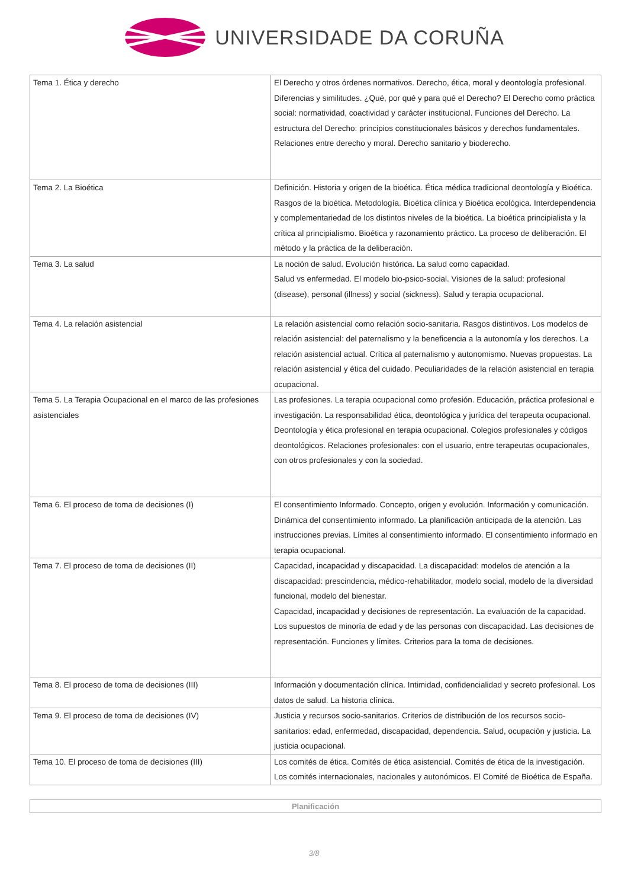UNIVERSIDADE DA CORUÑA
| Tema 1. Ética y derecho | El Derecho y otros órdenes normativos. Derecho, ética, moral y deontología profesional. Diferencias y similitudes. ¿Qué, por qué y para qué el Derecho? El Derecho como práctica social: normatividad, coactividad y carácter institucional. Funciones del Derecho. La estructura del Derecho: principios constitucionales básicos y derechos fundamentales. Relaciones entre derecho y moral. Derecho sanitario y bioderecho. |
| Tema 2. La Bioética | Definición. Historia y origen de la bioética. Ética médica tradicional deontología y Bioética. Rasgos de la bioética. Metodología. Bioética clínica y Bioética ecológica. Interdependencia y complementariedad de los distintos niveles de la bioética. La bioética principialista y la crítica al principialismo. Bioética y razonamiento práctico. La proceso de deliberación. El método y la práctica de la deliberación. |
| Tema 3. La salud | La noción de salud. Evolución histórica. La salud como capacidad. Salud vs enfermedad. El modelo bio-psico-social. Visiones de la salud: profesional (disease), personal (illness) y social (sickness). Salud y terapia ocupacional. |
| Tema 4. La relación asistencial | La relación asistencial como relación socio-sanitaria. Rasgos distintivos. Los modelos de relación asistencial: del paternalismo y la beneficencia a la autonomía y los derechos. La relación asistencial actual. Crítica al paternalismo y autonomismo. Nuevas propuestas. La relación asistencial y ética del cuidado. Peculiaridades de la relación asistencial en terapia ocupacional. |
| Tema 5. La Terapia Ocupacional en el marco de las profesiones asistenciales | Las profesiones. La terapia ocupacional como profesión. Educación, práctica profesional e investigación. La responsabilidad ética, deontológica y jurídica del terapeuta ocupacional. Deontología y ética profesional en terapia ocupacional. Colegios profesionales y códigos deontológicos. Relaciones profesionales: con el usuario, entre terapeutas ocupacionales, con otros profesionales y con la sociedad. |
| Tema 6. El proceso de toma de decisiones (I) | El consentimiento Informado. Concepto, origen y evolución. Información y comunicación. Dinámica del consentimiento informado. La planificación anticipada de la atención. Las instrucciones previas. Límites al consentimiento informado. El consentimiento informado en terapia ocupacional. |
| Tema 7. El proceso de toma de decisiones (II) | Capacidad, incapacidad y discapacidad. La discapacidad: modelos de atención a la discapacidad: prescindencia, médico-rehabilitador, modelo social, modelo de la diversidad funcional, modelo del bienestar. Capacidad, incapacidad y decisiones de representación. La evaluación de la capacidad. Los supuestos de minoría de edad y de las personas con discapacidad. Las decisiones de representación. Funciones y límites. Criterios para la toma de decisiones. |
| Tema 8. El proceso de toma de decisiones (III) | Información y documentación clínica. Intimidad, confidencialidad y secreto profesional. Los datos de salud. La historia clínica. |
| Tema 9. El proceso de toma de decisiones (IV) | Justicia y recursos socio-sanitarios. Criterios de distribución de los recursos socio-sanitarios: edad, enfermedad, discapacidad, dependencia. Salud, ocupación y justicia. La justicia ocupacional. |
| Tema 10. El proceso de toma de decisiones (III) | Los comités de ética. Comités de ética asistencial. Comités de ética de la investigación. Los comités internacionales, nacionales y autonómicos. El Comité de Bioética de España. |
Planificación
3/8